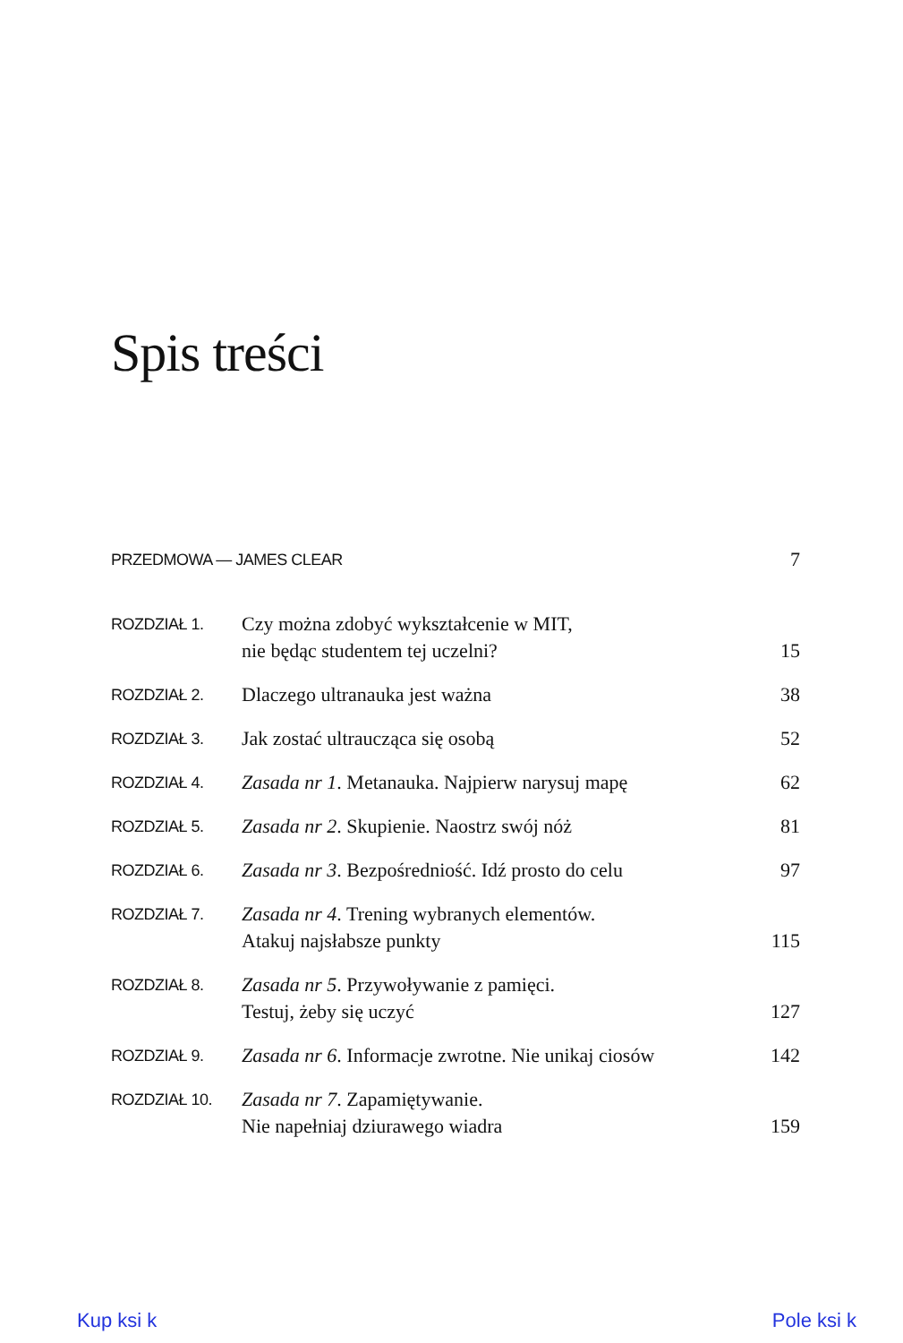Spis treści
| PRZEDMOWA — JAMES CLEAR | | 7 |
| ROZDZIAŁ 1. | Czy można zdobyć wykształcenie w MIT, nie będąc studentem tej uczelni? | 15 |
| ROZDZIAŁ 2. | Dlaczego ultranauka jest ważna | 38 |
| ROZDZIAŁ 3. | Jak zostać ultraucząca się osobą | 52 |
| ROZDZIAŁ 4. | Zasada nr 1 . Metanauka. Najpierw narysuj mapę | 62 |
| ROZDZIAŁ 5. | Zasada nr 2 . Skupienie. Naostrz swój nóż | 81 |
| ROZDZIAŁ 6. | Zasada nr 3 . Bezpośredniość. Idź prosto do celu | 97 |
| ROZDZIAŁ 7. | Zasada nr 4 . Trening wybranych elementów. Atakuj najsłabsze punkty | 115 |
| ROZDZIAŁ 8. | Zasada nr 5 . Przywoływanie z pamięci. Testuj, żeby się uczyć | 127 |
| ROZDZIAŁ 9. | Zasada nr 6 . Informacje zwrotne. Nie unikaj ciosów | 142 |
| ROZDZIAŁ 10. | Zasada nr 7 . Zapamiętywanie. Nie napełniaj dziurawego wiadra | 159 |
Kup ksi k Pole ksi k